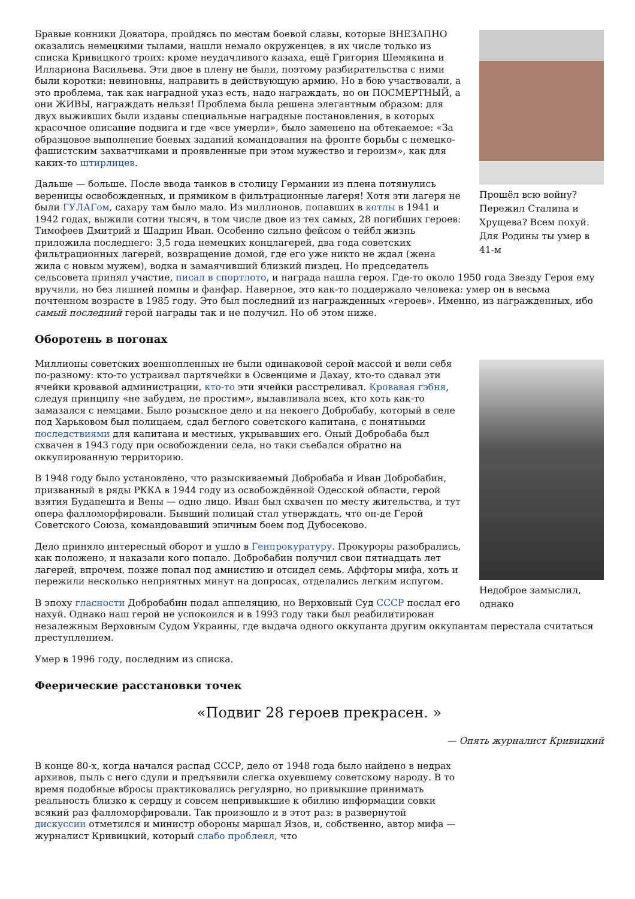Прошёл всю войну? Пережил Сталина и Хрущева? Всем похуй. Для Родины ты умер в 41-м
Бравые конники Доватора, пройдясь по местам боевой славы, которые ВНЕЗАПНО оказались немецкими тылами, нашли немало окруженцев, в их числе только из списка Кривицкого троих: кроме неудачливого казаха, ещё Григория Шемякина и Иллариона Васильева. Эти двое в плену не были, поэтому разбирательства с ними были коротки: невиновны, направить в действующую армию. Но в бою участвовали, а это проблема, так как наградной указ есть, надо награждать, но он ПОСМЕРТНЫЙ, а они ЖИВЫ, награждать нельзя! Проблема была решена элегантным образом: для двух выживших были изданы специальные наградные постановления, в которых красочное описание подвига и где «все умерли», было заменено на обтекаемое: «За образцовое выполнение боевых заданий командования на фронте борьбы с немецко-фашистским захватчиками и проявленные при этом мужество и героизм», как для каких-то штирлицев.
Дальше — больше. После ввода танков в столицу Германии из плена потянулись вереницы освобожденных, и прямиком в фильтрационные лагеря! Хотя эти лагеря не были ГУЛАГом, сахару там было мало. Из миллионов, попавших в котлы в 1941 и 1942 годах, выжили сотни тысяч, в том числе двое из тех самых, 28 погибших героев: Тимофеев Дмитрий и Шадрин Иван. Особенно сильно фейсом о тейбл жизнь приложила последнего: 3,5 года немецких концлагерей, два года советских фильтрационных лагерей, возвращение домой, где его уже никто не ждал (жена жила с новым мужем), водка и замаячивший близкий пиздец. Но председатель сельсовета принял участие, писал в спортлото, и награда нашла героя. Где-то около 1950 года Звезду Героя ему вручили, но без лишней помпы и фанфар. Наверное, это как-то поддержало человека: умер он в весьма почтенном возрасте в 1985 году. Это был последний из награжденных «героев». Именно, из награжденных, ибо самый последний герой награды так и не получил. Но об этом ниже.
Оборотень в погонах
Недоброе замыслил, однако
Миллионы советских военнопленных не были одинаковой серой массой и вели себя по-разному: кто-то устраивал партячейки в Освенциме и Дахау, кто-то сдавал эти ячейки кровавой администрации, кто-то эти ячейки расстреливал. Кровавая гэбня, следуя принципу «не забудем, не простим», вылавливала всех, кто хоть как-то замазался с немцами. Было розыскное дело и на некоего Добробабу, который в селе под Харьковом был полицаем, сдал беглого советского капитана, с понятными последствиями для капитана и местных, укрывавших его. Оный Добробаба был схвачен в 1943 году при освобождении села, но таки съебался обратно на оккупированную территорию.
В 1948 году было установлено, что разыскиваемый Добробаба и Иван Добробабин, призванный в ряды РККА в 1944 году из освобождённой Одесской области, герой взятия Будапешта и Вены — одно лицо. Иван был схвачен по месту жительства, и тут опера фалломорфировали. Бывший полицай стал утверждать, что он-де Герой Советского Союза, командовавший эпичным боем под Дубосеково.
Дело приняло интересный оборот и ушло в Генпрокуратуру. Прокуроры разобрались, как положено, и наказали кого попало. Добробабин получил свои пятнадцать лет лагерей, впрочем, позже попал под амнистию и отсидел семь. Аффторы мифа, хоть и пережили несколько неприятных минут на допросах, отделались легким испугом.
В эпоху гласности Добробабин подал аппеляцию, но Верховный Суд СССР послал его нахуй. Однако наш герой не успокоился и в 1993 году таки был реабилитирован незалежным Верховным Судом Украины, где выдача одного оккупанта другим оккупантам перестала считаться преступлением.
Умер в 1996 году, последним из списка.
Феерические расстановки точек
«Подвиг 28 героев прекрасен. »
— Опять журналист Кривицкий
В конце 80-х, когда начался распад СССР, дело от 1948 года было найдено в недрах архивов, пыль с него сдули и предъявили слегка охуевшему советскому народу. В то время подобные вбросы практиковались регулярно, но привыкшие принимать реальность близко к сердцу и совсем непривыкшие к обилию информации совки всякий раз фалломорфировали. Так произошло и в этот раз: в развернутой дискуссии отметился и министр обороны маршал Язов, и, собственно, автор мифа — журналист Кривицкий, который слабо проблеял, что